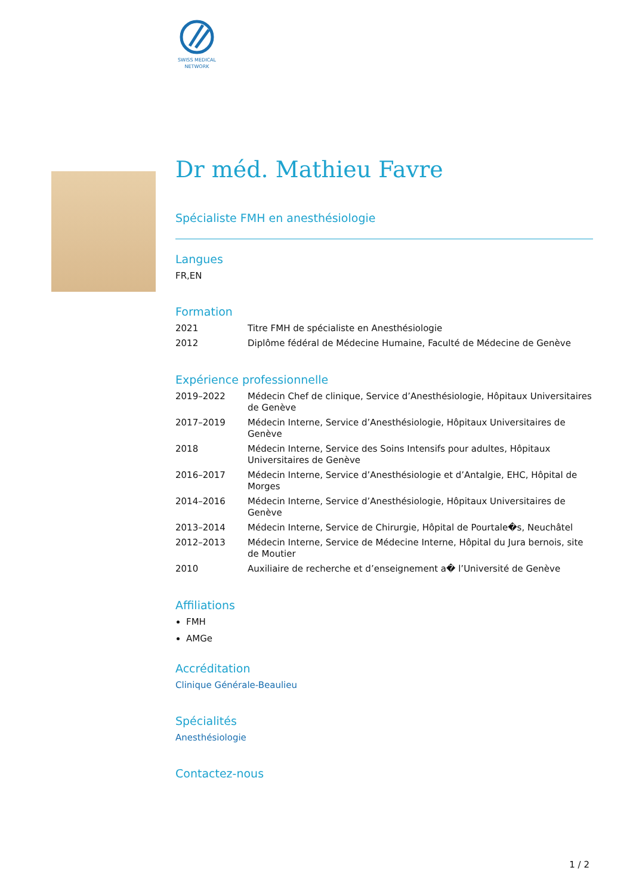SWISS MEDICAL
NETWORK
Dr méd. Mathieu Favre
Spécialiste FMH en anesthésiologie
Langues
FR,EN
Formation
| 2021 | Titre FMH de spécialiste en Anesthésiologie |
| 2012 | Diplôme fédéral de Médecine Humaine, Faculté de Médecine de Genève |
Expérience professionnelle
| 2019–2022 | Médecin Chef de clinique, Service d’Anesthésiologie, Hôpitaux Universitaires de Genève |
| 2017–2019 | Médecin Interne, Service d’Anesthésiologie, Hôpitaux Universitaires de Genève |
| 2018 | Médecin Interne, Service des Soins Intensifs pour adultes, Hôpitaux Universitaires de Genève |
| 2016–2017 | Médecin Interne, Service d’Anesthésiologie et d’Antalgie, EHC, Hôpital de Morges |
| 2014–2016 | Médecin Interne, Service d’Anesthésiologie, Hôpitaux Universitaires de Genève |
| 2013–2014 | Médecin Interne, Service de Chirurgie, Hôpital de Pourtale�s, Neuchâtel |
| 2012–2013 | Médecin Interne, Service de Médecine Interne, Hôpital du Jura bernois, site de Moutier |
| 2010 | Auxiliaire de recherche et d’enseignement a� l’Université de Genève |
Affiliations
FMH
AMGe
Accréditation
Clinique Générale-Beaulieu
Spécialités
Anesthésiologie
Contactez-nous
1 / 2